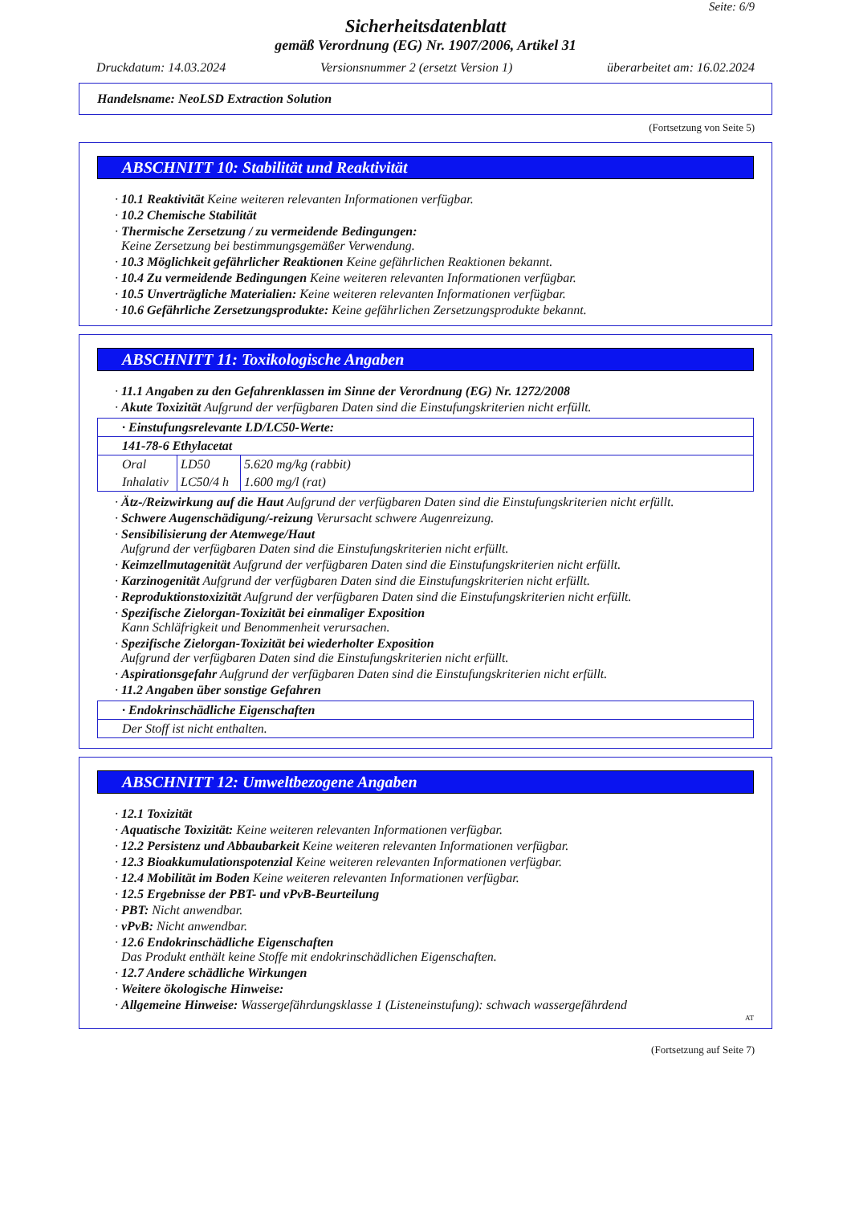Seite: 6/9
Sicherheitsdatenblatt
gemäß Verordnung (EG) Nr. 1907/2006, Artikel 31
Druckdatum: 14.03.2024 Versionsnummer 2 (ersetzt Version 1) überarbeitet am: 16.02.2024
Handelsname: NeoLSD Extraction Solution
(Fortsetzung von Seite 5)
ABSCHNITT 10: Stabilität und Reaktivität
· 10.1 Reaktivität Keine weiteren relevanten Informationen verfügbar.
· 10.2 Chemische Stabilität
· Thermische Zersetzung / zu vermeidende Bedingungen:
Keine Zersetzung bei bestimmungsgemäßer Verwendung.
· 10.3 Möglichkeit gefährlicher Reaktionen Keine gefährlichen Reaktionen bekannt.
· 10.4 Zu vermeidende Bedingungen Keine weiteren relevanten Informationen verfügbar.
· 10.5 Unverträgliche Materialien: Keine weiteren relevanten Informationen verfügbar.
· 10.6 Gefährliche Zersetzungsprodukte: Keine gefährlichen Zersetzungsprodukte bekannt.
ABSCHNITT 11: Toxikologische Angaben
· 11.1 Angaben zu den Gefahrenklassen im Sinne der Verordnung (EG) Nr. 1272/2008
· Akute Toxizität Aufgrund der verfügbaren Daten sind die Einstufungskriterien nicht erfüllt.
| · Einstufungsrelevante LD/LC50-Werte: |
| 141-78-6 Ethylacetat |
| / Oral / LD50 / 5.620 mg/kg (rabbit) / / Inhalativ / LC50/4 h / 1.600 mg/l (rat) / |
· Ätz-/Reizwirkung auf die Haut Aufgrund der verfügbaren Daten sind die Einstufungskriterien nicht erfüllt.
· Schwere Augenschädigung/-reizung Verursacht schwere Augenreizung.
· Sensibilisierung der Atemwege/Haut
Aufgrund der verfügbaren Daten sind die Einstufungskriterien nicht erfüllt.
· Keimzellmutagenität Aufgrund der verfügbaren Daten sind die Einstufungskriterien nicht erfüllt.
· Karzinogenität Aufgrund der verfügbaren Daten sind die Einstufungskriterien nicht erfüllt.
· Reproduktionstoxizität Aufgrund der verfügbaren Daten sind die Einstufungskriterien nicht erfüllt.
· Spezifische Zielorgan-Toxizität bei einmaliger Exposition
Kann Schläfrigkeit und Benommenheit verursachen.
· Spezifische Zielorgan-Toxizität bei wiederholter Exposition
Aufgrund der verfügbaren Daten sind die Einstufungskriterien nicht erfüllt.
· Aspirationsgefahr Aufgrund der verfügbaren Daten sind die Einstufungskriterien nicht erfüllt.
· 11.2 Angaben über sonstige Gefahren
| · Endokrinschädliche Eigenschaften |
| Der Stoff ist nicht enthalten. |
ABSCHNITT 12: Umweltbezogene Angaben
· 12.1 Toxizität
· Aquatische Toxizität: Keine weiteren relevanten Informationen verfügbar.
· 12.2 Persistenz und Abbaubarkeit Keine weiteren relevanten Informationen verfügbar.
· 12.3 Bioakkumulationspotenzial Keine weiteren relevanten Informationen verfügbar.
· 12.4 Mobilität im Boden Keine weiteren relevanten Informationen verfügbar.
· 12.5 Ergebnisse der PBT- und vPvB-Beurteilung
· PBT: Nicht anwendbar.
· vPvB: Nicht anwendbar.
· 12.6 Endokrinschädliche Eigenschaften
Das Produkt enthält keine Stoffe mit endokrinschädlichen Eigenschaften.
· 12.7 Andere schädliche Wirkungen
· Weitere ökologische Hinweise:
· Allgemeine Hinweise: Wassergefährdungsklasse 1 (Listeneinstufung): schwach wassergefährdend
AT
(Fortsetzung auf Seite 7)